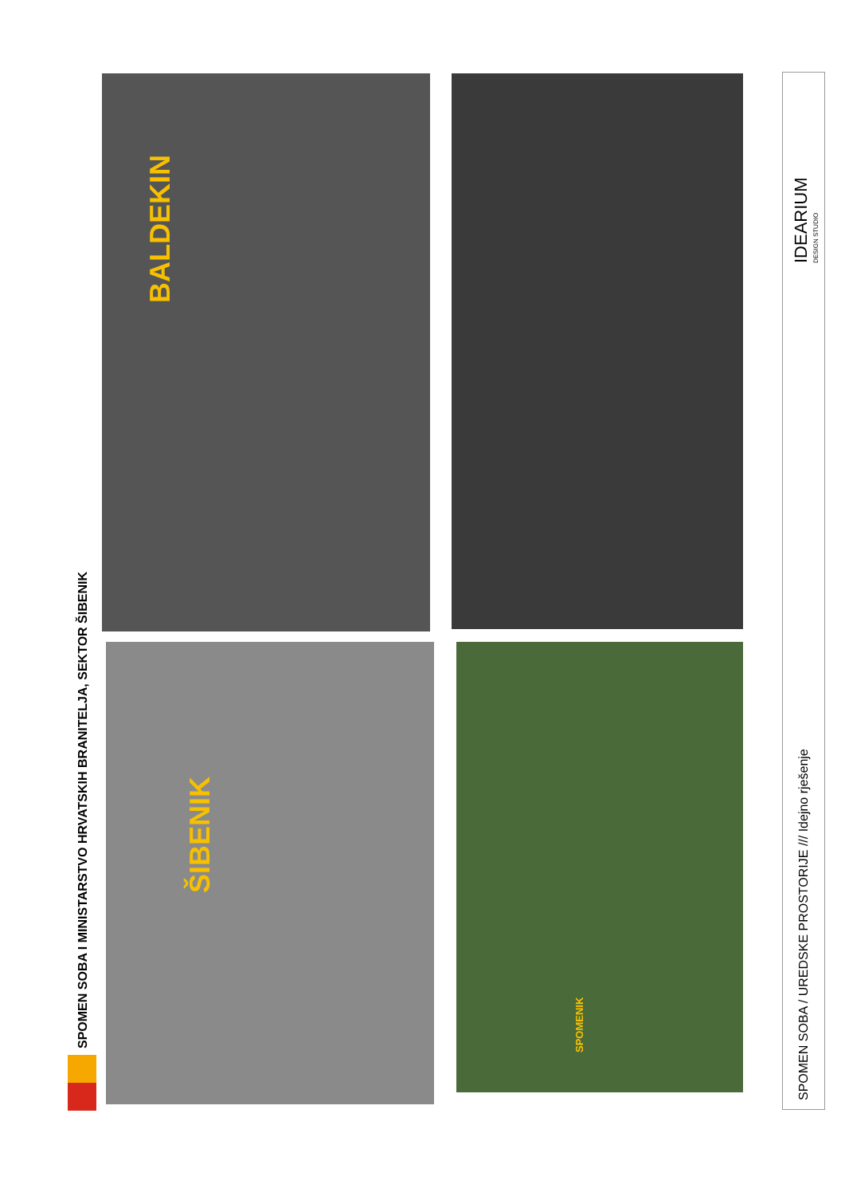SPOMEN SOBA I MINISTARSTVO HRVATSKIH BRANITELJA, SEKTOR ŠIBENIK
ŠIBENIK
BALDEKIN
SPOMENIK
SPOMEN SOBA / UREDSKE PROSTORIJE /// Idejno rješenje
IDEARIUM DESIGN STUDIO